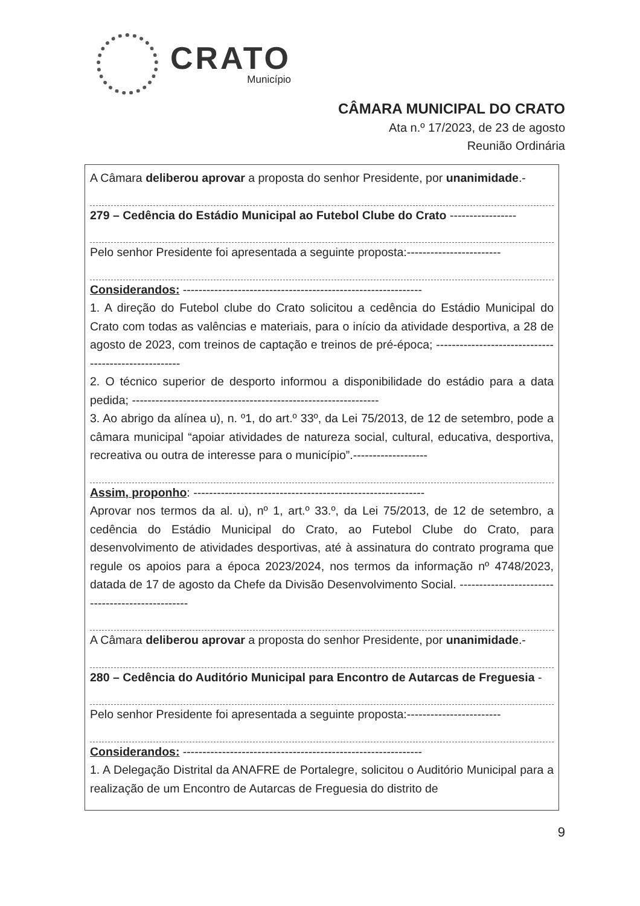CRATO
Município
CÂMARA MUNICIPAL DO CRATO
Ata n.º 17/2023, de 23 de agosto
Reunião Ordinária
A Câmara deliberou aprovar a proposta do senhor Presidente, por unanimidade.-
279 – Cedência do Estádio Municipal ao Futebol Clube do Crato -----------------
Pelo senhor Presidente foi apresentada a seguinte proposta:------------------------
Considerandos: -------------------------------------------------------------
1. A direção do Futebol clube do Crato solicitou a cedência do Estádio Municipal do Crato com todas as valências e materiais, para o início da atividade desportiva, a 28 de agosto de 2023, com treinos de captação e treinos de pré-época; -----------------------------------------------------
2. O técnico superior de desporto informou a disponibilidade do estádio para a data pedida; ---------------------------------------------------------------
3. Ao abrigo da alínea u), n. º1, do art.º 33º, da Lei 75/2013, de 12 de setembro, pode a câmara municipal “apoiar atividades de natureza social, cultural, educativa, desportiva, recreativa ou outra de interesse para o município”.-------------------
Assim, proponho: -----------------------------------------------------------
Aprovar nos termos da al. u), nº 1, art.º 33.º, da Lei 75/2013, de 12 de setembro, a cedência do Estádio Municipal do Crato, ao Futebol Clube do Crato, para desenvolvimento de atividades desportivas, até à assinatura do contrato programa que regule os apoios para a época 2023/2024, nos termos da informação nº 4748/2023, datada de 17 de agosto da Chefe da Divisão Desenvolvimento Social. -------------------------------------------------
A Câmara deliberou aprovar a proposta do senhor Presidente, por unanimidade.-
280 – Cedência do Auditório Municipal para Encontro de Autarcas de Freguesia -
Pelo senhor Presidente foi apresentada a seguinte proposta:------------------------
Considerandos: -------------------------------------------------------------
1. A Delegação Distrital da ANAFRE de Portalegre, solicitou o Auditório Municipal para a realização de um Encontro de Autarcas de Freguesia do distrito de
9